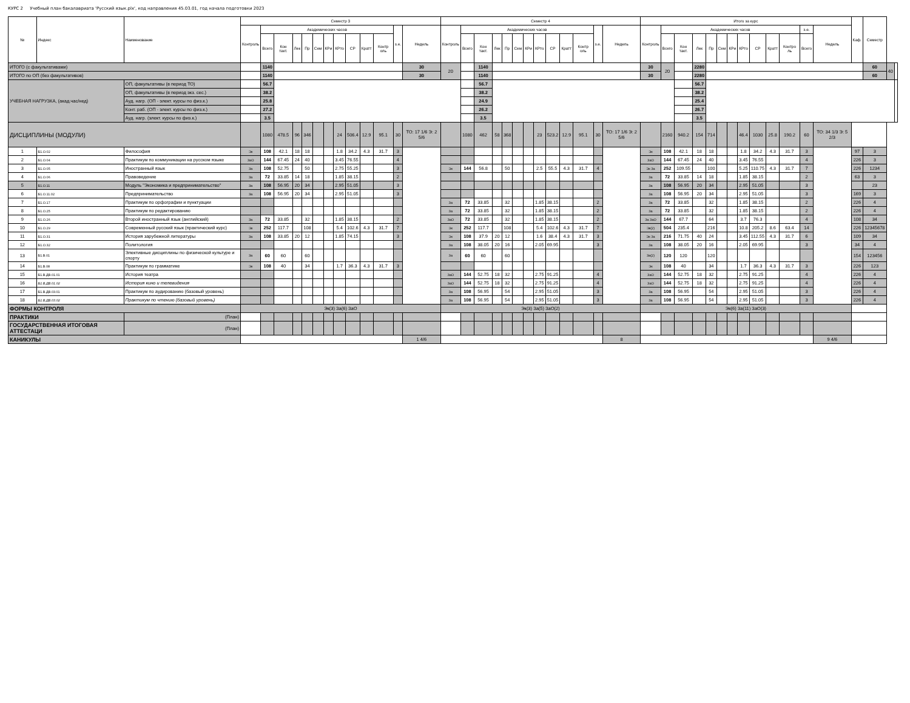КУРС 2 Учебный план бакалавриата 'Русский язык.plx', код направления 45.03.01, год начала подготовки 2023
| № | Индекс | Наименование | Семестр 3 | | | | | | | | | | | | | Семестр 4 | | | | | | | | | | | | | Итого за курс | | | | | | | | | | | | | Каф. | Семестр | | |
| --- | --- | --- | --- | --- | --- | --- | --- | --- | --- | --- | --- | --- | --- | --- | --- | --- | --- | --- | --- | --- | --- | --- | --- | --- | --- | --- | --- | --- | --- | --- | --- | --- | --- | --- | --- | --- | --- | --- | --- | --- | --- | --- | --- | --- | --- |
| | | | Контроль | Академических часов | | | | | | | | | | з.е. | Недель | Контроль | Академических часов | | | | | | | | | | з.е. | Недель | Контроль | Академических часов | | | | | | | | | | з.е. | Недель | | | | |
| | | | | Всего | Кон такт. | Лек | Пр | Сем | КРи | КРто | СР | Кратт | Контр оль | | | | Всего | Кон такт. | Лек | Пр | Сем | КРи | КРто | СР | Кратт | Контр оль | | | | Всего | Кон такт. | Лек | Пр | Сем | КРи | КРто | СР | Кратт | Контро ль | Всего | | | | | |
| ИТОГО (с факультативами) | | | | 1140 | | | | | | | | | | | 30 | 20 | | 1140 | | | | | | | | | | | 30 | 20 | | 2280 | | | | | | | | | | | 60 | 40 | |
| ИТОГО по ОП (без факультативов) | | | | 1140 | | | | | | | | | | | 30 | | | 1140 | | | | | | | | | | | 30 | | | 2280 | | | | | | | | | | | 60 | | |
| УЧЕБНАЯ НАГРУЗКА, (акад.час/нед) | | ОП, факультативы (в период ТО) | | 56.7 | | | | | | | | | | | | | | 56.7 | | | | | | | | | | | | | | 56.7 | | | | | | | | | | | | | |
| | | ОП, факультативы (в период экз. сес.) | | 38.2 | | | | | | | | | | | | | | 38.2 | | | | | | | | | | | | | | 38.2 | | | | | | | | | | | | | |
| | | Ауд. нагр. (ОП - элект. курсы по физ.к.) | | 25.8 | | | | | | | | | | | | | | 24.9 | | | | | | | | | | | | | | 25.4 | | | | | | | | | | | | | |
| | | Конт. раб. (ОП - элект. курсы по физ.к.) | | 27.2 | | | | | | | | | | | | | | 26.2 | | | | | | | | | | | | | | 26.7 | | | | | | | | | | | | | |
| | | Ауд. нагр. (элект. курсы по физ.к.) | | 3.5 | | | | | | | | | | | | | | 3.5 | | | | | | | | | | | | | | 3.5 | | | | | | | | | | | | | |
| ДИСЦИПЛИНЫ (МОДУЛИ) | | | | 1080 | 478.5 | 96 | 346 | | | 24 | 506.4 | 12.9 | 95.1 | 30 | ТО: 17 1/6 Э: 2 5/6 | | 1080 | 462 | 58 | 368 | | | 23 | 523.2 | 12.9 | 95.1 | 30 | ТО: 17 1/6 Э: 2 5/6 | | 2160 | 940.2 | 154 | 714 | | | 46.4 | 1030 | 25.8 | 190.2 | 60 | ТО: 34 1/3 Э: 5 2/3 | | | | |
| 1 | Б1.О.02 | Философия | Эк | 108 | 42.1 | 18 | 18 | | | 1.8 | 34.2 | 4.3 | 31.7 | 3 | | | | | | | | | | | | | | | Эк | 108 | 42.1 | 18 | 18 | | | 1.8 | 34.2 | 4.3 | 31.7 | 3 | | 97 | 3 | | |
| 2 | Б1.О.04 | Практикум по коммуникации на русском языке | ЗаО | 144 | 67.45 | 24 | 40 | | | 3.45 | 76.55 | | | 4 | | | | | | | | | | | | | | | ЗаО | 144 | 67.45 | 24 | 40 | | | 3.45 | 76.55 | | | 4 | | 226 | 3 | | |
| 3 | Б1.О.05 | Иностранный язык | За | 108 | 52.75 | | 50 | | | 2.75 | 55.25 | | | 3 | | Эк | 144 | 56.8 | | 50 | | | 2.5 | 55.5 | 4.3 | 31.7 | 4 | | Эк За | 252 | 109.55 | | 100 | | | 5.25 | 110.75 | 4.3 | 31.7 | 7 | | 226 | 1234 | | |
| 4 | Б1.О.06 | Правоведение | За | 72 | 33.85 | 14 | 18 | | | 1.85 | 38.15 | | | 2 | | | | | | | | | | | | | | | За | 72 | 33.85 | 14 | 18 | | | 1.85 | 38.15 | | | 2 | | 63 | 3 | | |
| 5 | Б1.О.11 | Модуль "Экономика и предпринимательство" | За | 108 | 56.95 | 20 | 34 | | | 2.95 | 51.05 | | | 3 | | | | | | | | | | | | | | | За | 108 | 56.95 | 20 | 34 | | | 2.95 | 51.05 | | | 3 | | | 23 | | |
| 6 | Б1.О.11.02 | Предпринимательство | За | 108 | 56.95 | 20 | 34 | | | 2.95 | 51.05 | | | 3 | | | | | | | | | | | | | | | За | 108 | 56.95 | 20 | 34 | | | 2.95 | 51.05 | | | 3 | | 169 | 3 | | |
| 7 | Б1.О.17 | Практикум по орфографии и пунктуации | | | | | | | | | | | | | | За | 72 | 33.85 | | 32 | | | 1.85 | 38.15 | | | 2 | | За | 72 | 33.85 | | 32 | | | 1.85 | 38.15 | | | 2 | | 226 | 4 | | |
| 8 | Б1.О.25 | Практикум по редактированию | | | | | | | | | | | | | | За | 72 | 33.85 | | 32 | | | 1.85 | 38.15 | | | 2 | | За | 72 | 33.85 | | 32 | | | 1.85 | 38.15 | | | 2 | | 226 | 4 | | |
| 9 | Б1.О.26 | Второй иностранный язык (английский) | За | 72 | 33.85 | | 32 | | | 1.85 | 38.15 | | | 2 | | ЗаО | 72 | 33.85 | | 32 | | | 1.85 | 38.15 | | | 2 | | За ЗаО | 144 | 67.7 | | 64 | | | 3.7 | 76.3 | | | 4 | | 108 | 34 | | |
| 10 | Б1.О.29 | Современный русский язык (практический курс) | Эк | 252 | 117.7 | | 108 | | | 5.4 | 102.6 | 4.3 | 31.7 | 7 | | Эк | 252 | 117.7 | | 108 | | | 5.4 | 102.6 | 4.3 | 31.7 | 7 | | Эк(2) | 504 | 235.4 | | 216 | | | 10.8 | 205.2 | 8.6 | 63.4 | 14 | | 226 | 12345678 | | |
| 11 | Б1.О.31 | История зарубежной литературы | За | 108 | 33.85 | 20 | 12 | | | 1.85 | 74.15 | | | 3 | | Эк | 108 | 37.9 | 20 | 12 | | | 1.6 | 38.4 | 4.3 | 31.7 | 3 | | Эк За | 216 | 71.75 | 40 | 24 | | | 3.45 | 112.55 | 4.3 | 31.7 | 6 | | 109 | 34 | | |
| 12 | Б1.О.32 | Политология | | | | | | | | | | | | | | За | 108 | 38.05 | 20 | 16 | | | 2.05 | 69.95 | | | 3 | | За | 108 | 38.05 | 20 | 16 | | | 2.05 | 69.95 | | | 3 | | 34 | 4 | | |
| 13 | Б1.В.01 | Элективные дисциплины по физической культуре и спорту | За | 60 | 60 | | 60 | | | | | | | | | За | 60 | 60 | | 60 | | | | | | | | | За(2) | 120 | 120 | | 120 | | | | | | | | | 154 | 123456 | | |
| 14 | Б1.В.08 | Практикум по грамматике | Эк | 108 | 40 | | 34 | | | 1.7 | 36.3 | 4.3 | 31.7 | 3 | | | | | | | | | | | | | | | Эк | 108 | 40 | | 34 | | | 1.7 | 36.3 | 4.3 | 31.7 | 3 | | 226 | 123 | | |
| 15 | Б1.В.ДВ.01.01 | История театра | | | | | | | | | | | | | | ЗаО | 144 | 52.75 | 18 | 32 | | | 2.75 | 91.25 | | | 4 | | ЗаО | 144 | 52.75 | 18 | 32 | | | 2.75 | 91.25 | | | 4 | | 226 | 4 | | |
| 16 | Б1.В.ДВ.01.02 | История кино и телевидения | | | | | | | | | | | | | | ЗаО | 144 | 52.75 | 18 | 32 | | | 2.75 | 91.25 | | | 4 | | ЗаО | 144 | 52.75 | 18 | 32 | | | 2.75 | 91.25 | | | 4 | | 226 | 4 | | |
| 17 | Б1.В.ДВ.03.01 | Практикум по аудированию (базовый уровень) | | | | | | | | | | | | | | За | 108 | 56.95 | | 54 | | | 2.95 | 51.05 | | | 3 | | За | 108 | 56.95 | | 54 | | | 2.95 | 51.05 | | | 3 | | 226 | 4 | | |
| 18 | Б1.В.ДВ.03.02 | Практикум по чтению (базовый уровень) | | | | | | | | | | | | | | За | 108 | 56.95 | | 54 | | | 2.95 | 51.05 | | | 3 | | За | 108 | 56.95 | | 54 | | | 2.95 | 51.05 | | | 3 | | 226 | 4 | | |
| ФОРМЫ КОНТРОЛЯ | | | Эк(3) За(6) ЗаО | | | | | | | | | | | | | Эк(3) За(5) ЗаО(2) | | | | | | | | | | | | | Эк(6) За(11) ЗаО(3) | | | | | | | | | | | | | | | | |
| ПРАКТИКИ | | (План) | | | | | | | | | | | | | | | | | | | | | | | | | | | | | | | | | | | | | | | | | | | |
| ГОСУДАРСТВЕННАЯ ИТОГОВАЯ АТТЕСТАЦИ | | (План) | | | | | | | | | | | | | | | | | | | | | | | | | | | | | | | | | | | | | | | | | | | |
| КАНИКУЛЫ | | | | | | | | | | | | | | | 1 4/6 | | | | | | | | | | | | | 8 | | | | | | | | | | | | | 9 4/6 | | | | |